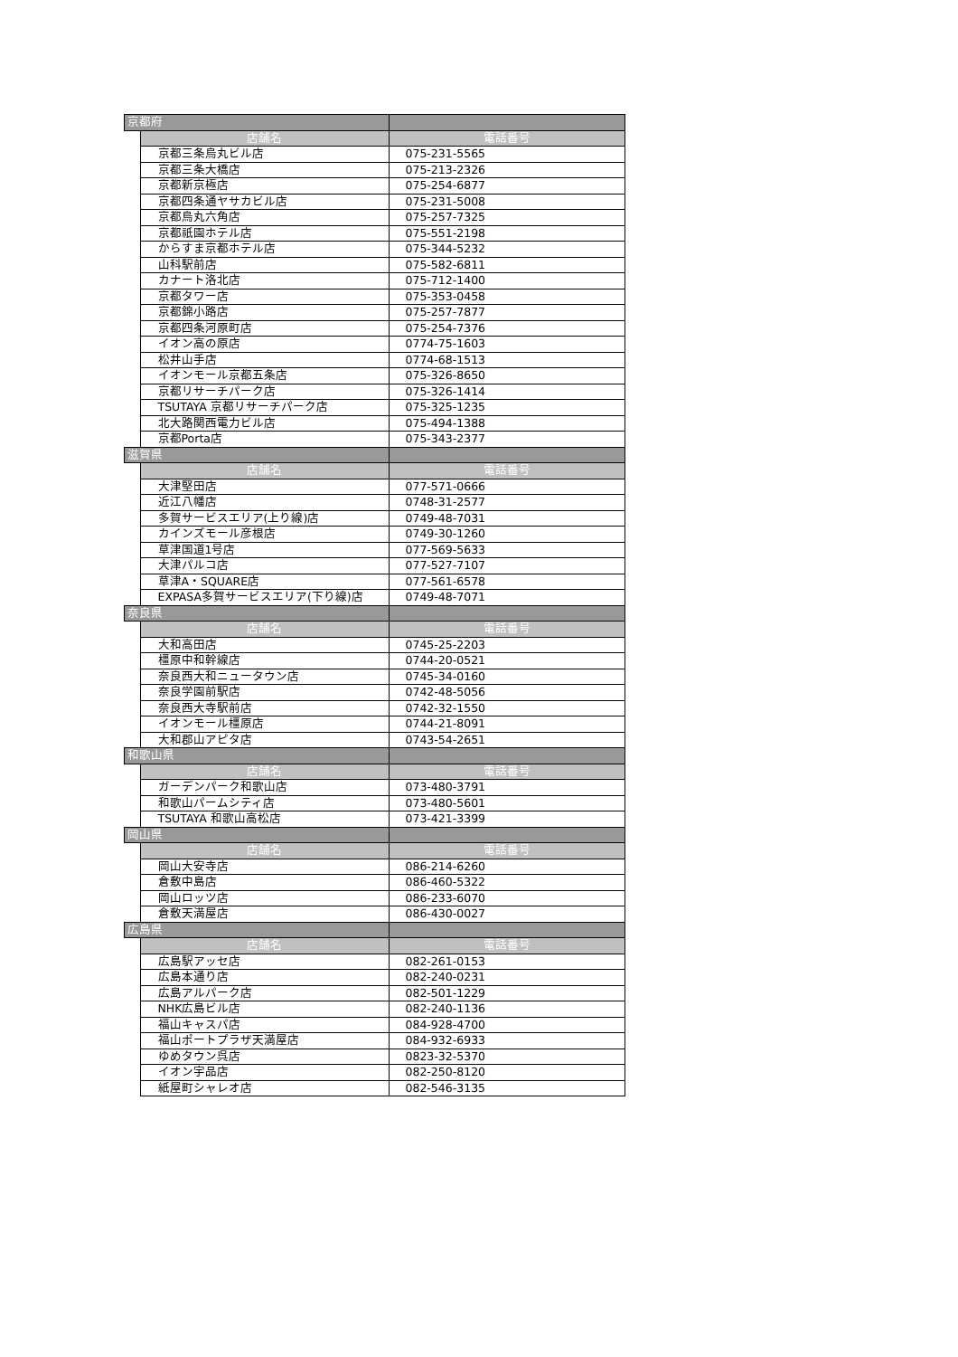| 京都府 | | |
| | 店舗名 | 電話番号 |
| | 京都三条烏丸ビル店 | 075-231-5565 |
| | 京都三条大橋店 | 075-213-2326 |
| | 京都新京極店 | 075-254-6877 |
| | 京都四条通ヤサカビル店 | 075-231-5008 |
| | 京都烏丸六角店 | 075-257-7325 |
| | 京都祇園ホテル店 | 075-551-2198 |
| | からすま京都ホテル店 | 075-344-5232 |
| | 山科駅前店 | 075-582-6811 |
| | カナート洛北店 | 075-712-1400 |
| | 京都タワー店 | 075-353-0458 |
| | 京都錦小路店 | 075-257-7877 |
| | 京都四条河原町店 | 075-254-7376 |
| | イオン高の原店 | 0774-75-1603 |
| | 松井山手店 | 0774-68-1513 |
| | イオンモール京都五条店 | 075-326-8650 |
| | 京都リサーチパーク店 | 075-326-1414 |
| | TSUTAYA 京都リサーチパーク店 | 075-325-1235 |
| | 北大路関西電力ビル店 | 075-494-1388 |
| | 京都Porta店 | 075-343-2377 |
| 滋賀県 | | |
| | 店舗名 | 電話番号 |
| | 大津堅田店 | 077-571-0666 |
| | 近江八幡店 | 0748-31-2577 |
| | 多賀サービスエリア(上り線)店 | 0749-48-7031 |
| | カインズモール彦根店 | 0749-30-1260 |
| | 草津国道1号店 | 077-569-5633 |
| | 大津パルコ店 | 077-527-7107 |
| | 草津A・SQUARE店 | 077-561-6578 |
| | EXPASA多賀サービスエリア(下り線)店 | 0749-48-7071 |
| 奈良県 | | |
| | 店舗名 | 電話番号 |
| | 大和高田店 | 0745-25-2203 |
| | 橿原中和幹線店 | 0744-20-0521 |
| | 奈良西大和ニュータウン店 | 0745-34-0160 |
| | 奈良学園前駅店 | 0742-48-5056 |
| | 奈良西大寺駅前店 | 0742-32-1550 |
| | イオンモール橿原店 | 0744-21-8091 |
| | 大和郡山アピタ店 | 0743-54-2651 |
| 和歌山県 | | |
| | 店舗名 | 電話番号 |
| | ガーデンパーク和歌山店 | 073-480-3791 |
| | 和歌山パームシティ店 | 073-480-5601 |
| | TSUTAYA 和歌山高松店 | 073-421-3399 |
| 岡山県 | | |
| | 店舗名 | 電話番号 |
| | 岡山大安寺店 | 086-214-6260 |
| | 倉敷中島店 | 086-460-5322 |
| | 岡山ロッツ店 | 086-233-6070 |
| | 倉敷天満屋店 | 086-430-0027 |
| 広島県 | | |
| | 店舗名 | 電話番号 |
| | 広島駅アッセ店 | 082-261-0153 |
| | 広島本通り店 | 082-240-0231 |
| | 広島アルパーク店 | 082-501-1229 |
| | NHK広島ビル店 | 082-240-1136 |
| | 福山キャスパ店 | 084-928-4700 |
| | 福山ポートプラザ天満屋店 | 084-932-6933 |
| | ゆめタウン呉店 | 0823-32-5370 |
| | イオン宇品店 | 082-250-8120 |
| | 紙屋町シャレオ店 | 082-546-3135 |